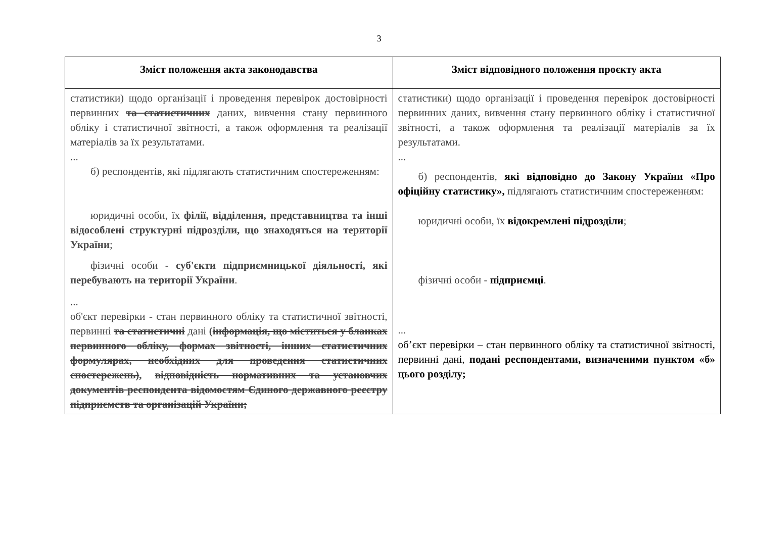3
| Зміст положення акта законодавства | Зміст відповідного положення проєкту акта |
| --- | --- |
| статистики) щодо організації і проведення перевірок достовірності первинних та статистичних даних, вивчення стану первинного обліку і статистичної звітності, а також оформлення та реалізації матеріалів за їх результатами. ... б) респондентів, які підлягають статистичним спостереженням: юридичні особи, їх філії, відділення, представництва та інші відособлені структурні підрозділи, що знаходяться на території України ; фізичні особи - суб'єкти підприємницької діяльності, які перебувають на території України . ... об'єкт перевірки - стан первинного обліку та статистичної звітності, первинні та статистичні дані ( інформація, що міститься у бланках первинного обліку, формах звітності, інших статистичних формулярах, необхідних для проведення статистичних спостережень) , відповідність нормативних та установчих документів респондента відомостям Єдиного державного реєстру підприємств та організацій України; | статистики) щодо організації і проведення перевірок достовірності первинних даних, вивчення стану первинного обліку і статистичної звітності, а також оформлення та реалізації матеріалів за їх результатами. ... б) респондентів, які відповідно до Закону України «Про офіційну статистику», підлягають статистичним спостереженням: юридичні особи, їх відокремлені підрозділи ; фізичні особи - підприємці . ... об’єкт перевірки – стан первинного обліку та статистичної звітності, первинні дані, подані респондентами, визначеними пунктом «б» цього розділу; |